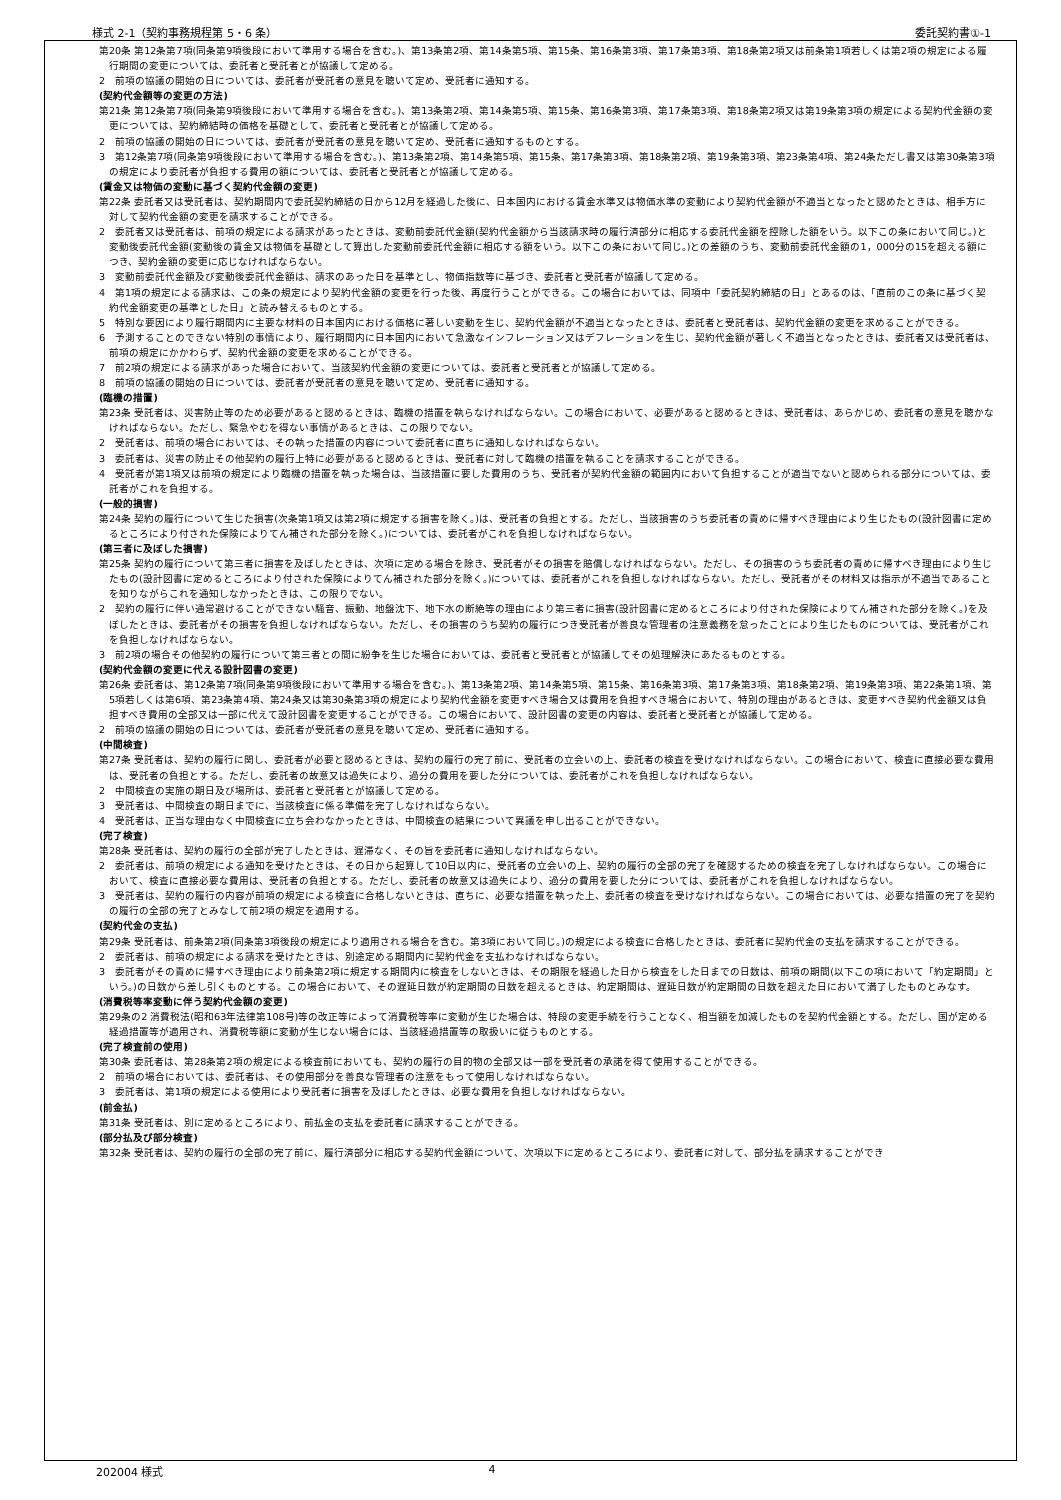様式 2-1（契約事務規程第 5・6 条） 委託契約書①-1
第20条 第12条第7項(同条第9項後段において準用する場合を含む。)、第13条第2項、第14条第5項、第15条、第16条第3項、第17条第3項、第18条第2項又は前条第1項若しくは第2項の規定による履行期間の変更については、委託者と受託者とが協議して定める。
2　前項の協議の開始の日については、委託者が受託者の意見を聴いて定め、受託者に通知する。
(契約代金額等の変更の方法)
第21条 第12条第7項(同条第9項後段において準用する場合を含む。)、第13条第2項、第14条第5項、第15条、第16条第3項、第17条第3項、第18条第2項又は第19条第3項の規定による契約代金額の変更については、契約締結時の価格を基礎として、委託者と受託者とが協議して定める。
2　前項の協議の開始の日については、委託者が受託者の意見を聴いて定め、受託者に通知するものとする。
3　第12条第7項(同条第9項後段において準用する場合を含む。)、第13条第2項、第14条第5項、第15条、第17条第3項、第18条第2項、第19条第3項、第23条第4項、第24条ただし書又は第30条第3項の規定により委託者が負担する費用の額については、委託者と受託者とが協議して定める。
(賃金又は物価の変動に基づく契約代金額の変更)
第22条 委託者又は受託者は、契約期間内で委託契約締結の日から12月を経過した後に、日本国内における賃金水準又は物価水準の変動により契約代金額が不適当となったと認めたときは、相手方に対して契約代金額の変更を請求することができる。
2　委託者又は受託者は、前項の規定による請求があったときは、変動前委託代金額(契約代金額から当該請求時の履行済部分に相応する委託代金額を控除した額をいう。以下この条において同じ。)と変動後委託代金額(変動後の賃金又は物価を基礎として算出した変動前委託代金額に相応する額をいう。以下この条において同じ。)との差額のうち、変動前委託代金額の1，000分の15を超える額につき、契約金額の変更に応じなければならない。
3　変動前委託代金額及び変動後委託代金額は、請求のあった日を基準とし、物価指数等に基づき、委託者と受託者が協議して定める。
4　第1項の規定による請求は、この条の規定により契約代金額の変更を行った後、再度行うことができる。この場合においては、同項中「委託契約締結の日」とあるのは、「直前のこの条に基づく契約代金額変更の基準とした日」と読み替えるものとする。
5　特別な要因により履行期間内に主要な材料の日本国内における価格に著しい変動を生じ、契約代金額が不適当となったときは、委託者と受託者は、契約代金額の変更を求めることができる。
6　予測することのできない特別の事情により、履行期間内に日本国内において急激なインフレーション又はデフレーションを生じ、契約代金額が著しく不適当となったときは、委託者又は受託者は、前項の規定にかかわらず、契約代金額の変更を求めることができる。
7　前2項の規定による請求があった場合において、当該契約代金額の変更については、委託者と受託者とが協議して定める。
8　前項の協議の開始の日については、委託者が受託者の意見を聴いて定め、受託者に通知する。
(臨機の措置)
第23条 受託者は、災害防止等のため必要があると認めるときは、臨機の措置を執らなければならない。この場合において、必要があると認めるときは、受託者は、あらかじめ、委託者の意見を聴かなければならない。ただし、緊急やむを得ない事情があるときは、この限りでない。
2　受託者は、前項の場合においては、その執った措置の内容について委託者に直ちに通知しなければならない。
3　委託者は、災害の防止その他契約の履行上特に必要があると認めるときは、受託者に対して臨機の措置を執ることを請求することができる。
4　受託者が第1項又は前項の規定により臨機の措置を執った場合は、当該措置に要した費用のうち、受託者が契約代金額の範囲内において負担することが適当でないと認められる部分については、委託者がこれを負担する。
(一般的損害)
第24条 契約の履行について生じた損害(次条第1項又は第2項に規定する損害を除く。)は、受託者の負担とする。ただし、当該損害のうち委託者の責めに帰すべき理由により生じたもの(設計図書に定めるところにより付された保険によりてん補された部分を除く。)については、委託者がこれを負担しなければならない。
(第三者に及ぼした損害)
第25条 契約の履行について第三者に損害を及ぼしたときは、次項に定める場合を除き、受託者がその損害を賠償しなければならない。ただし、その損害のうち委託者の責めに帰すべき理由により生じたもの(設計図書に定めるところにより付された保険によりてん補された部分を除く。)については、委託者がこれを負担しなければならない。ただし、受託者がその材料又は指示が不適当であることを知りながらこれを通知しなかったときは、この限りでない。
2　契約の履行に伴い通常避けることができない騒音、振動、地盤沈下、地下水の断絶等の理由により第三者に損害(設計図書に定めるところにより付された保険によりてん補された部分を除く。)を及ぼしたときは、委託者がその損害を負担しなければならない。ただし、その損害のうち契約の履行につき受託者が善良な管理者の注意義務を怠ったことにより生じたものについては、受託者がこれを負担しなければならない。
3　前2項の場合その他契約の履行について第三者との間に紛争を生じた場合においては、委託者と受託者とが協議してその処理解決にあたるものとする。
(契約代金額の変更に代える設計図書の変更)
第26条 委託者は、第12条第7項(同条第9項後段において準用する場合を含む。)、第13条第2項、第14条第5項、第15条、第16条第3項、第17条第3項、第18条第2項、第19条第3項、第22条第1項、第5項若しくは第6項、第23条第4項、第24条又は第30条第3項の規定により契約代金額を変更すべき場合又は費用を負担すべき場合において、特別の理由があるときは、変更すべき契約代金額又は負担すべき費用の全部又は一部に代えて設計図書を変更することができる。この場合において、設計図書の変更の内容は、委託者と受託者とが協議して定める。
2　前項の協議の開始の日については、委託者が受託者の意見を聴いて定め、受託者に通知する。
(中間検査)
第27条 受託者は、契約の履行に関し、委託者が必要と認めるときは、契約の履行の完了前に、受託者の立会いの上、委託者の検査を受けなければならない。この場合において、検査に直接必要な費用は、受託者の負担とする。ただし、委託者の故意又は過失により、過分の費用を要した分については、委託者がこれを負担しなければならない。
2　中間検査の実施の期日及び場所は、委託者と受託者とが協議して定める。
3　受託者は、中間検査の期日までに、当該検査に係る準備を完了しなければならない。
4　受託者は、正当な理由なく中間検査に立ち会わなかったときは、中間検査の結果について異議を申し出ることができない。
(完了検査)
第28条 受託者は、契約の履行の全部が完了したときは、遅滞なく、その旨を委託者に通知しなければならない。
2　委託者は、前項の規定による通知を受けたときは、その日から起算して10日以内に、受託者の立会いの上、契約の履行の全部の完了を確認するための検査を完了しなければならない。この場合において、検査に直接必要な費用は、受託者の負担とする。ただし、委託者の故意又は過失により、過分の費用を要した分については、委託者がこれを負担しなければならない。
3　受託者は、契約の履行の内容が前項の規定による検査に合格しないときは、直ちに、必要な措置を執った上、委託者の検査を受けなければならない。この場合においては、必要な措置の完了を契約の履行の全部の完了とみなして前2項の規定を適用する。
(契約代金の支払)
第29条 受託者は、前条第2項(同条第3項後段の規定により適用される場合を含む。第3項において同じ。)の規定による検査に合格したときは、委託者に契約代金の支払を請求することができる。
2　委託者は、前項の規定による請求を受けたときは、別途定める期間内に契約代金を支払わなければならない。
3　委託者がその責めに帰すべき理由により前条第2項に規定する期間内に検査をしないときは、その期限を経過した日から検査をした日までの日数は、前項の期間(以下この項において「約定期間」という。)の日数から差し引くものとする。この場合において、その遅延日数が約定期間の日数を超えるときは、約定期間は、遅延日数が約定期間の日数を超えた日において満了したものとみなす。
(消費税等率変動に伴う契約代金額の変更)
第29条の2 消費税法(昭和63年法律第108号)等の改正等によって消費税等率に変動が生じた場合は、特段の変更手続を行うことなく、相当額を加減したものを契約代金額とする。ただし、国が定める経過措置等が適用され、消費税等額に変動が生じない場合には、当該経過措置等の取扱いに従うものとする。
(完了検査前の使用)
第30条 委託者は、第28条第2項の規定による検査前においても、契約の履行の目的物の全部又は一部を受託者の承諾を得て使用することができる。
2　前項の場合においては、委託者は、その使用部分を善良な管理者の注意をもって使用しなければならない。
3　委託者は、第1項の規定による使用により受託者に損害を及ぼしたときは、必要な費用を負担しなければならない。
(前金払)
第31条 受託者は、別に定めるところにより、前払金の支払を委託者に請求することができる。
(部分払及び部分検査)
第32条 受託者は、契約の履行の全部の完了前に、履行済部分に相応する契約代金額について、次項以下に定めるところにより、委託者に対して、部分払を請求することができ
202004 様式 4